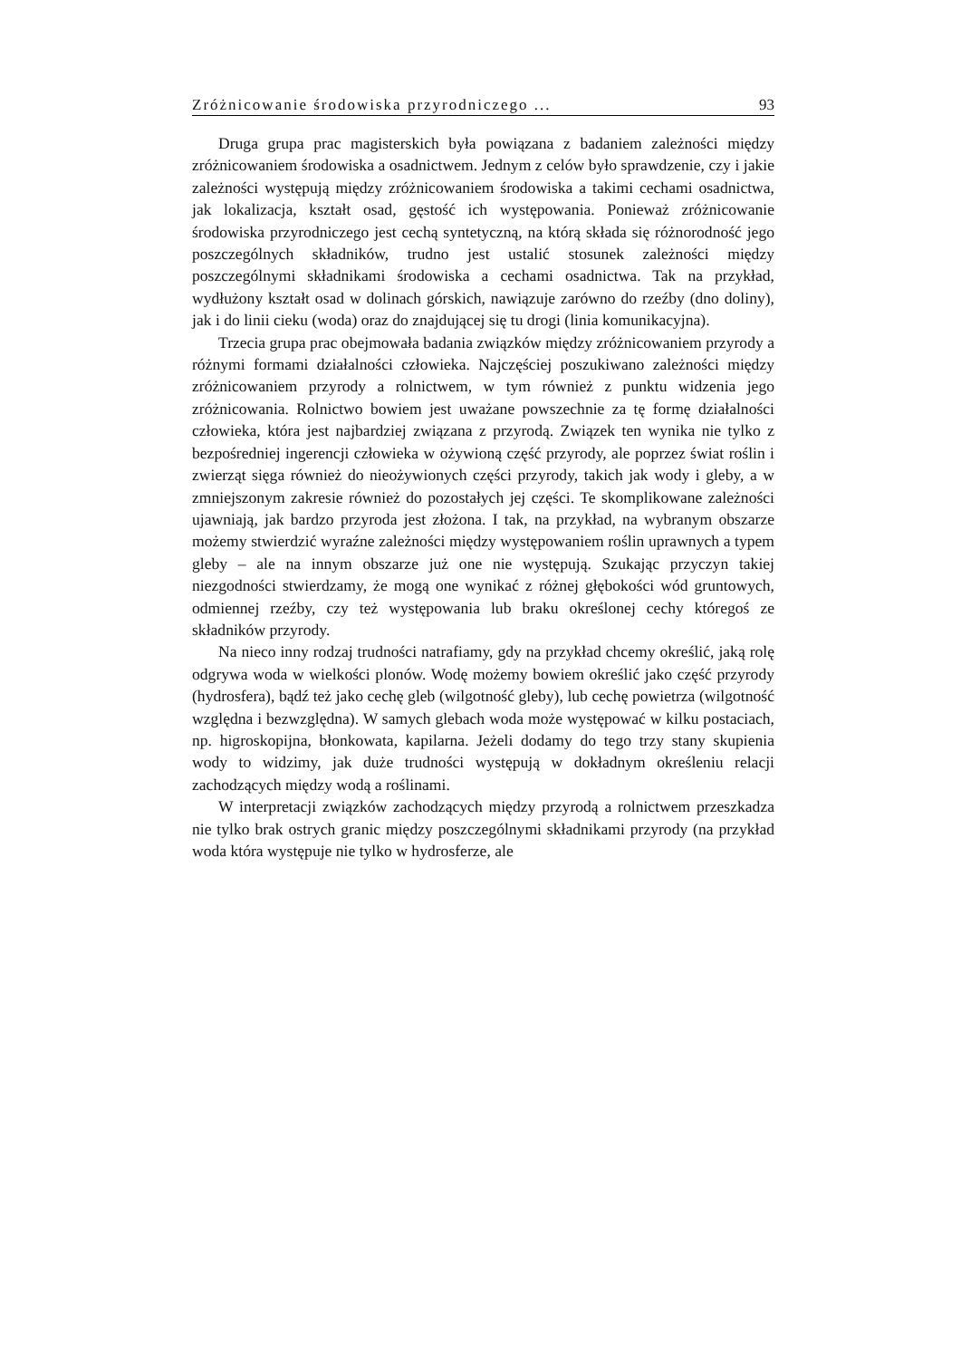Zróżnicowanie środowiska przyrodniczego ... 93
Druga grupa prac magisterskich była powiązana z badaniem zależności między zróżnicowaniem środowiska a osadnictwem. Jednym z celów było sprawdzenie, czy i jakie zależności występują między zróżnicowaniem środowiska a takimi cechami osadnictwa, jak lokalizacja, kształt osad, gęstość ich występowania. Ponieważ zróżnicowanie środowiska przyrodniczego jest cechą syntetyczną, na którą składa się różnorodność jego poszczególnych składników, trudno jest ustalić stosunek zależności między poszczególnymi składnikami środowiska a cechami osadnictwa. Tak na przykład, wydłużony kształt osad w dolinach górskich, nawiązuje zarówno do rzeźby (dno doliny), jak i do linii cieku (woda) oraz do znajdującej się tu drogi (linia komunikacyjna).
Trzecia grupa prac obejmowała badania związków między zróżnicowaniem przyrody a różnymi formami działalności człowieka. Najczęściej poszukiwano zależności między zróżnicowaniem przyrody a rolnictwem, w tym również z punktu widzenia jego zróżnicowania. Rolnictwo bowiem jest uważane powszechnie za tę formę działalności człowieka, która jest najbardziej związana z przyrodą. Związek ten wynika nie tylko z bezpośredniej ingerencji człowieka w ożywioną część przyrody, ale poprzez świat roślin i zwierząt sięga również do nieożywionych części przyrody, takich jak wody i gleby, a w zmniejszonym zakresie również do pozostałych jej części. Te skomplikowane zależności ujawniają, jak bardzo przyroda jest złożona. I tak, na przykład, na wybranym obszarze możemy stwierdzić wyraźne zależności między występowaniem roślin uprawnych a typem gleby – ale na innym obszarze już one nie występują. Szukając przyczyn takiej niezgodności stwierdzamy, że mogą one wynikać z różnej głębokości wód gruntowych, odmiennej rzeźby, czy też występowania lub braku określonej cechy któregoś ze składników przyrody.
Na nieco inny rodzaj trudności natrafiamy, gdy na przykład chcemy określić, jaką rolę odgrywa woda w wielkości plonów. Wodę możemy bowiem określić jako część przyrody (hydrosfera), bądź też jako cechę gleb (wilgotność gleby), lub cechę powietrza (wilgotność względna i bezwzględna). W samych glebach woda może występować w kilku postaciach, np. higroskopijna, błonkowata, kapilarna. Jeżeli dodamy do tego trzy stany skupienia wody to widzimy, jak duże trudności występują w dokładnym określeniu relacji zachodzących między wodą a roślinami.
W interpretacji związków zachodzących między przyrodą a rolnictwem przeszkadza nie tylko brak ostrych granic między poszczególnymi składnikami przyrody (na przykład woda która występuje nie tylko w hydrosferze, ale